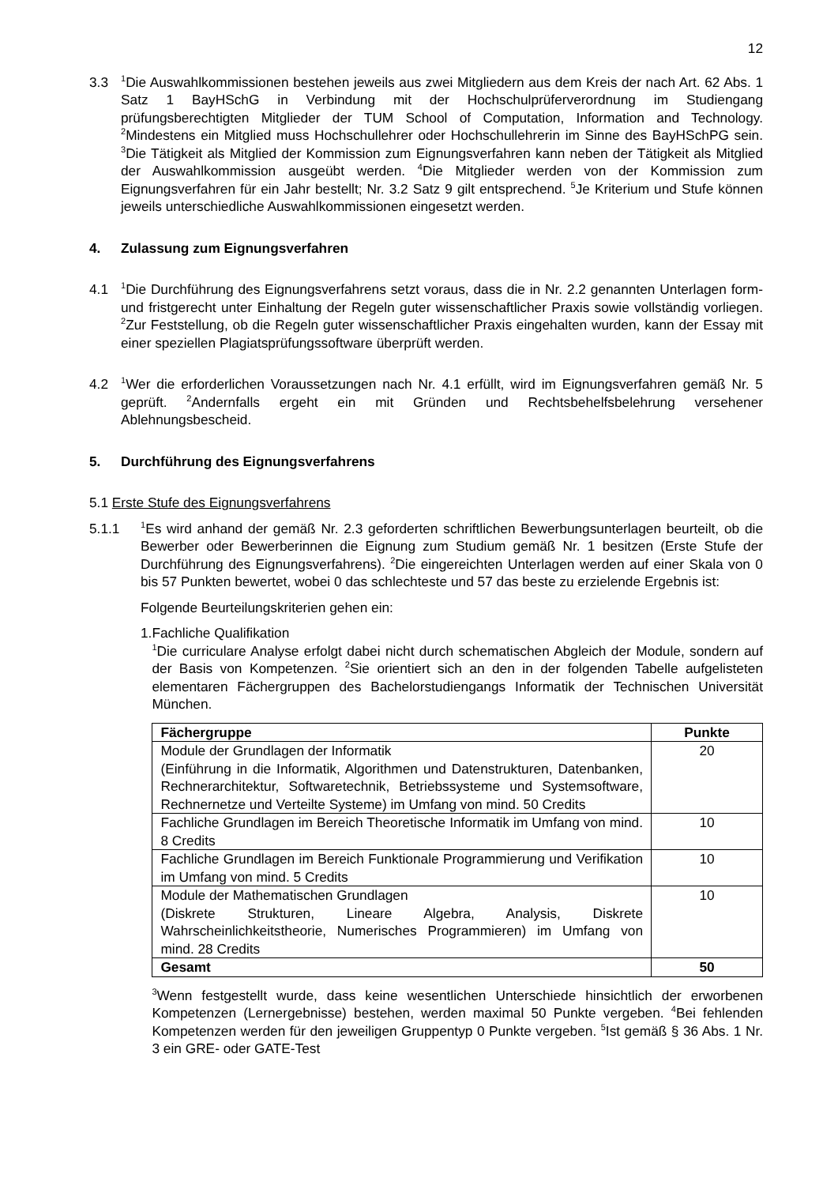12
3.3
<sup>1</sup> Die Auswahlkommissionen bestehen jeweils aus zwei Mitgliedern aus dem Kreis der nach Art. 62 Abs. 1 Satz 1 BayHSchG in Verbindung mit der Hochschulprüferverordnung im Studiengang prüfungsberechtigten Mitglieder der TUM School of Computation, Information and Technology. <sup>2</sup>Mindestens ein Mitglied muss Hochschullehrer oder Hochschullehrerin im Sinne des BayHSchPG sein. <sup>3</sup>Die Tätigkeit als Mitglied der Kommission zum Eignungsverfahren kann neben der Tätigkeit als Mitglied der Auswahlkommission ausgeübt werden. <sup>4</sup>Die Mitglieder werden von der Kommission zum Eignungsverfahren für ein Jahr bestellt; Nr. 3.2 Satz 9 gilt entsprechend. <sup>5</sup>Je Kriterium und Stufe können jeweils unterschiedliche Auswahlkommissionen eingesetzt werden.
4. Zulassung zum Eignungsverfahren
4.1
<sup>1</sup> Die Durchführung des Eignungsverfahrens setzt voraus, dass die in Nr. 2.2 genannten Unterlagen form- und fristgerecht unter Einhaltung der Regeln guter wissenschaftlicher Praxis sowie vollständig vorliegen. <sup>2</sup>Zur Feststellung, ob die Regeln guter wissenschaftlicher Praxis eingehalten wurden, kann der Essay mit einer speziellen Plagiatsprüfungssoftware überprüft werden.
4.2
<sup>1</sup> Wer die erforderlichen Voraussetzungen nach Nr. 4.1 erfüllt, wird im Eignungsverfahren gemäß Nr. 5 geprüft. <sup>2</sup>Andernfalls ergeht ein mit Gründen und Rechtsbehelfsbelehrung versehener Ablehnungsbescheid.
5. Durchführung des Eignungsverfahrens
5.1 Erste Stufe des Eignungsverfahrens
5.1.1
<sup>1</sup> Es wird anhand der gemäß Nr. 2.3 geforderten schriftlichen Bewerbungsunterlagen beurteilt, ob die Bewerber oder Bewerberinnen die Eignung zum Studium gemäß Nr. 1 besitzen (Erste Stufe der Durchführung des Eignungsverfahrens). <sup>2</sup>Die eingereichten Unterlagen werden auf einer Skala von 0 bis 57 Punkten bewertet, wobei 0 das schlechteste und 57 das beste zu erzielende Ergebnis ist:
Folgende Beurteilungskriterien gehen ein:
1. Fachliche Qualifikation
<sup>1</sup> Die curriculare Analyse erfolgt dabei nicht durch schematischen Abgleich der Module, sondern auf der Basis von Kompetenzen. <sup>2</sup>Sie orientiert sich an den in der folgenden Tabelle aufgelisteten elementaren Fächergruppen des Bachelorstudiengangs Informatik der Technischen Universität München.
| Fächergruppe | Punkte |
| --- | --- |
| Module der Grundlagen der Informatik (Einführung in die Informatik, Algorithmen und Datenstrukturen, Datenbanken, Rechnerarchitektur, Softwaretechnik, Betriebssysteme und Systemsoftware, Rechnernetze und Verteilte Systeme) im Umfang von mind. 50 Credits | 20 |
| Fachliche Grundlagen im Bereich Theoretische Informatik im Umfang von mind. 8 Credits | 10 |
| Fachliche Grundlagen im Bereich Funktionale Programmierung und Verifikation im Umfang von mind. 5 Credits | 10 |
| Module der Mathematischen Grundlagen (Diskrete Strukturen, Lineare Algebra, Analysis, Diskrete Wahrscheinlichkeitstheorie, Numerisches Programmieren) im Umfang von mind. 28 Credits | 10 |
| Gesamt | 50 |
<sup>3</sup> Wenn festgestellt wurde, dass keine wesentlichen Unterschiede hinsichtlich der erworbenen Kompetenzen (Lernergebnisse) bestehen, werden maximal 50 Punkte vergeben. <sup>4</sup>Bei fehlenden Kompetenzen werden für den jeweiligen Gruppentyp 0 Punkte vergeben. <sup>5</sup>Ist gemäß § 36 Abs. 1 Nr. 3 ein GRE- oder GATE-Test